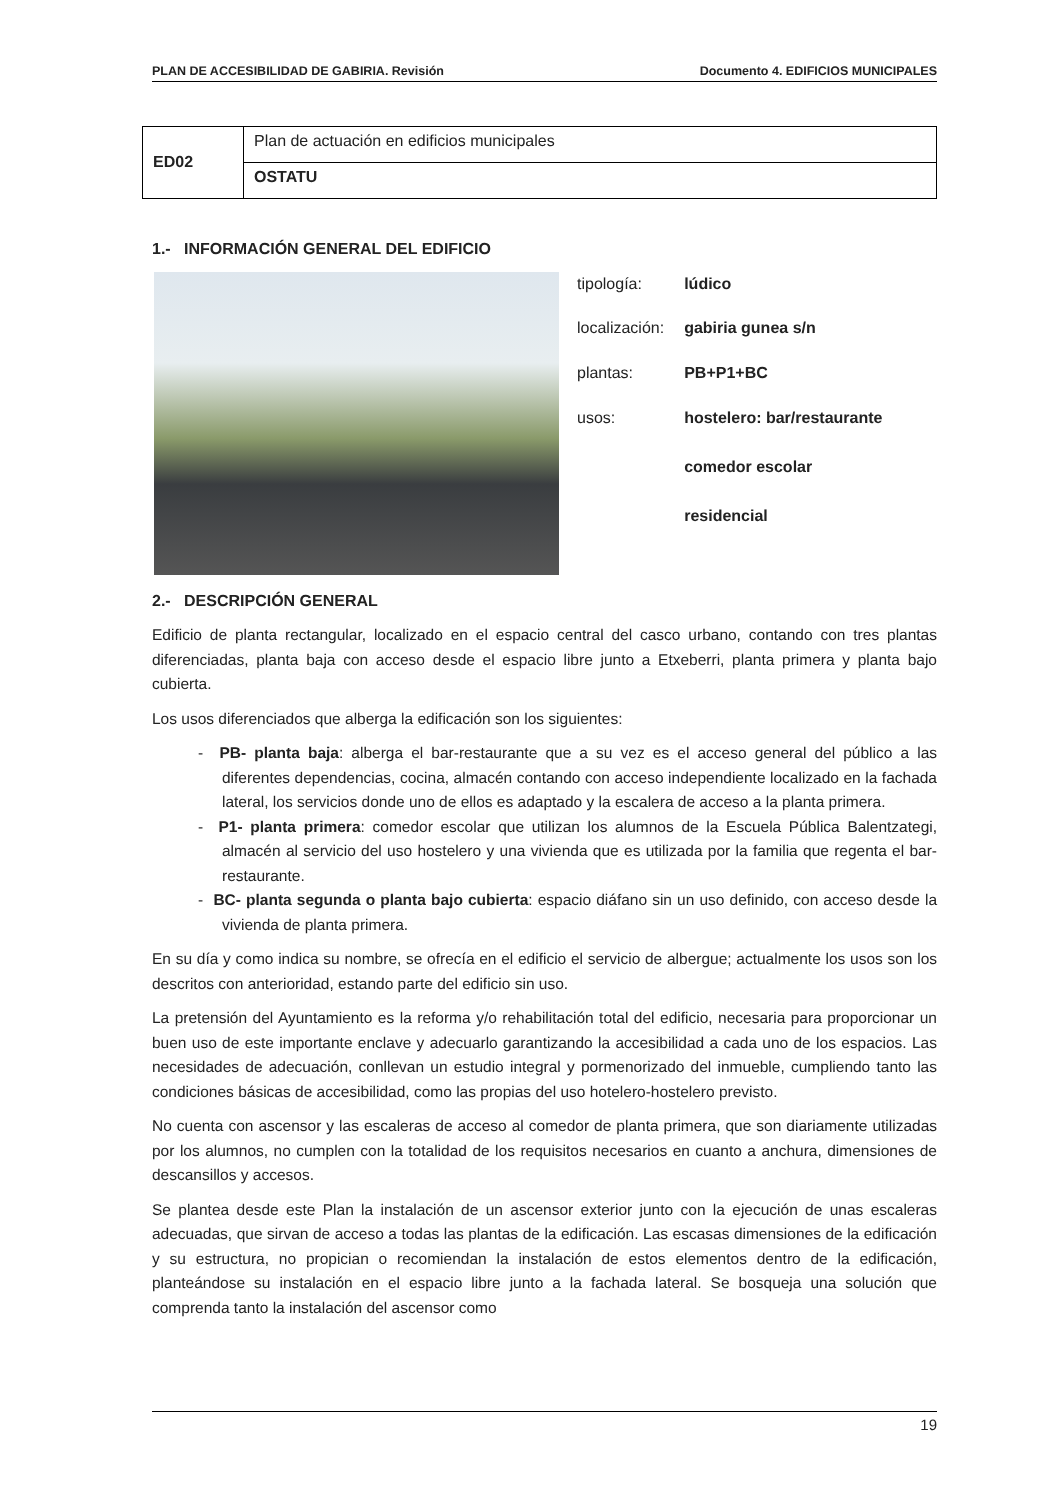PLAN DE ACCESIBILIDAD DE GABIRIA. Revisión Documento 4. EDIFICIOS MUNICIPALES
| ED02 | Plan de actuación en edificios municipales |
| | OSTATU |
1.- INFORMACIÓN GENERAL DEL EDIFICIO
| tipología: | lúdico |
| localización: | gabiria gunea s/n |
| plantas: | PB+P1+BC |
| usos: | hostelero: bar/restaurante comedor escolar residencial |
2.- DESCRIPCIÓN GENERAL
Edificio de planta rectangular, localizado en el espacio central del casco urbano, contando con tres plantas diferenciadas, planta baja con acceso desde el espacio libre junto a Etxeberri, planta primera y planta bajo cubierta.
Los usos diferenciados que alberga la edificación son los siguientes:
- PB- planta baja: alberga el bar-restaurante que a su vez es el acceso general del público a las diferentes dependencias, cocina, almacén contando con acceso independiente localizado en la fachada lateral, los servicios donde uno de ellos es adaptado y la escalera de acceso a la planta primera.
- P1- planta primera: comedor escolar que utilizan los alumnos de la Escuela Pública Balentzategi, almacén al servicio del uso hostelero y una vivienda que es utilizada por la familia que regenta el bar-restaurante.
- BC- planta segunda o planta bajo cubierta: espacio diáfano sin un uso definido, con acceso desde la vivienda de planta primera.
En su día y como indica su nombre, se ofrecía en el edificio el servicio de albergue; actualmente los usos son los descritos con anterioridad, estando parte del edificio sin uso.
La pretensión del Ayuntamiento es la reforma y/o rehabilitación total del edificio, necesaria para proporcionar un buen uso de este importante enclave y adecuarlo garantizando la accesibilidad a cada uno de los espacios. Las necesidades de adecuación, conllevan un estudio integral y pormenorizado del inmueble, cumpliendo tanto las condiciones básicas de accesibilidad, como las propias del uso hotelero-hostelero previsto.
No cuenta con ascensor y las escaleras de acceso al comedor de planta primera, que son diariamente utilizadas por los alumnos, no cumplen con la totalidad de los requisitos necesarios en cuanto a anchura, dimensiones de descansillos y accesos.
Se plantea desde este Plan la instalación de un ascensor exterior junto con la ejecución de unas escaleras adecuadas, que sirvan de acceso a todas las plantas de la edificación. Las escasas dimensiones de la edificación y su estructura, no propician o recomiendan la instalación de estos elementos dentro de la edificación, planteándose su instalación en el espacio libre junto a la fachada lateral. Se bosqueja una solución que comprenda tanto la instalación del ascensor como
19